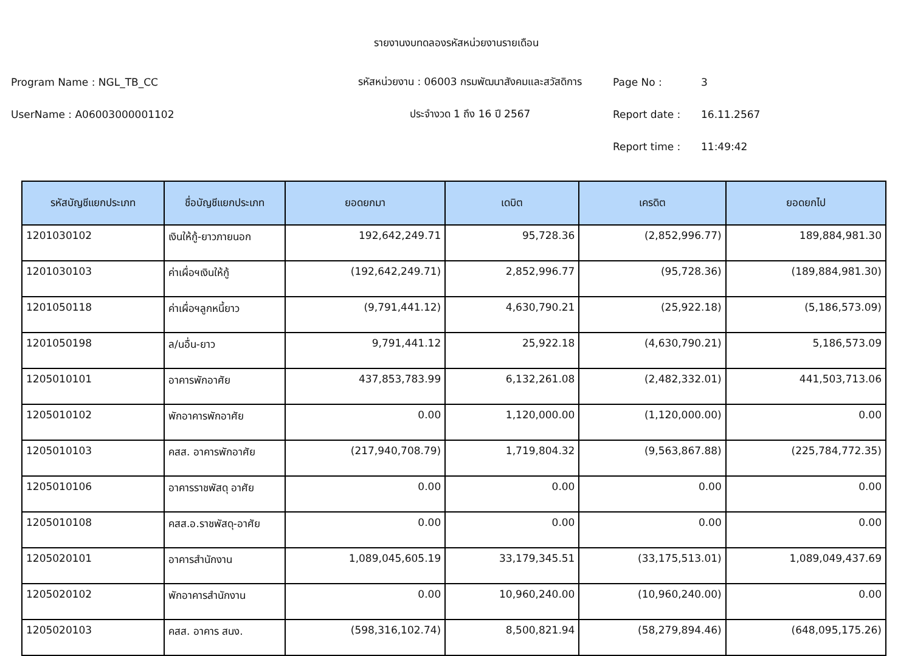รายงานงบทดลองรหัสหน่วยงานรายเดือน
Program Name : NGL_TB_CC
รหัสหน่วยงาน : 06003 กรมพัฒนาสังคมและสวัสดิการ
Page No :
3
UserName : A06003000001102
ประจำงวด 1 ถึง 16 ปี 2567
Report date :
16.11.2567
Report time :
11:49:42
| รหัสบัญชีแยกประเภท | ชื่อบัญชีแยกประเภท | ยอดยกมา | เดบิต | เครดิต | ยอดยกไป |
| --- | --- | --- | --- | --- | --- |
| 1201030102 | เงินให้กู้-ยาวภายนอก | 192,642,249.71 | 95,728.36 | (2,852,996.77) | 189,884,981.30 |
| 1201030103 | ค่าเผื่อฯเงินให้กู้ | (192,642,249.71) | 2,852,996.77 | (95,728.36) | (189,884,981.30) |
| 1201050118 | ค่าเผื่อฯลูกหนี้ยาว | (9,791,441.12) | 4,630,790.21 | (25,922.18) | (5,186,573.09) |
| 1201050198 | ล/นอื่น-ยาว | 9,791,441.12 | 25,922.18 | (4,630,790.21) | 5,186,573.09 |
| 1205010101 | อาคารพักอาศัย | 437,853,783.99 | 6,132,261.08 | (2,482,332.01) | 441,503,713.06 |
| 1205010102 | พักอาคารพักอาศัย | 0.00 | 1,120,000.00 | (1,120,000.00) | 0.00 |
| 1205010103 | คสส. อาคารพักอาศัย | (217,940,708.79) | 1,719,804.32 | (9,563,867.88) | (225,784,772.35) |
| 1205010106 | อาคารราชพัสดุ อาศัย | 0.00 | 0.00 | 0.00 | 0.00 |
| 1205010108 | คสส.อ.ราชพัสดุ-อาศัย | 0.00 | 0.00 | 0.00 | 0.00 |
| 1205020101 | อาคารสำนักงาน | 1,089,045,605.19 | 33,179,345.51 | (33,175,513.01) | 1,089,049,437.69 |
| 1205020102 | พักอาคารสำนักงาน | 0.00 | 10,960,240.00 | (10,960,240.00) | 0.00 |
| 1205020103 | คสส. อาคาร สนง. | (598,316,102.74) | 8,500,821.94 | (58,279,894.46) | (648,095,175.26) |